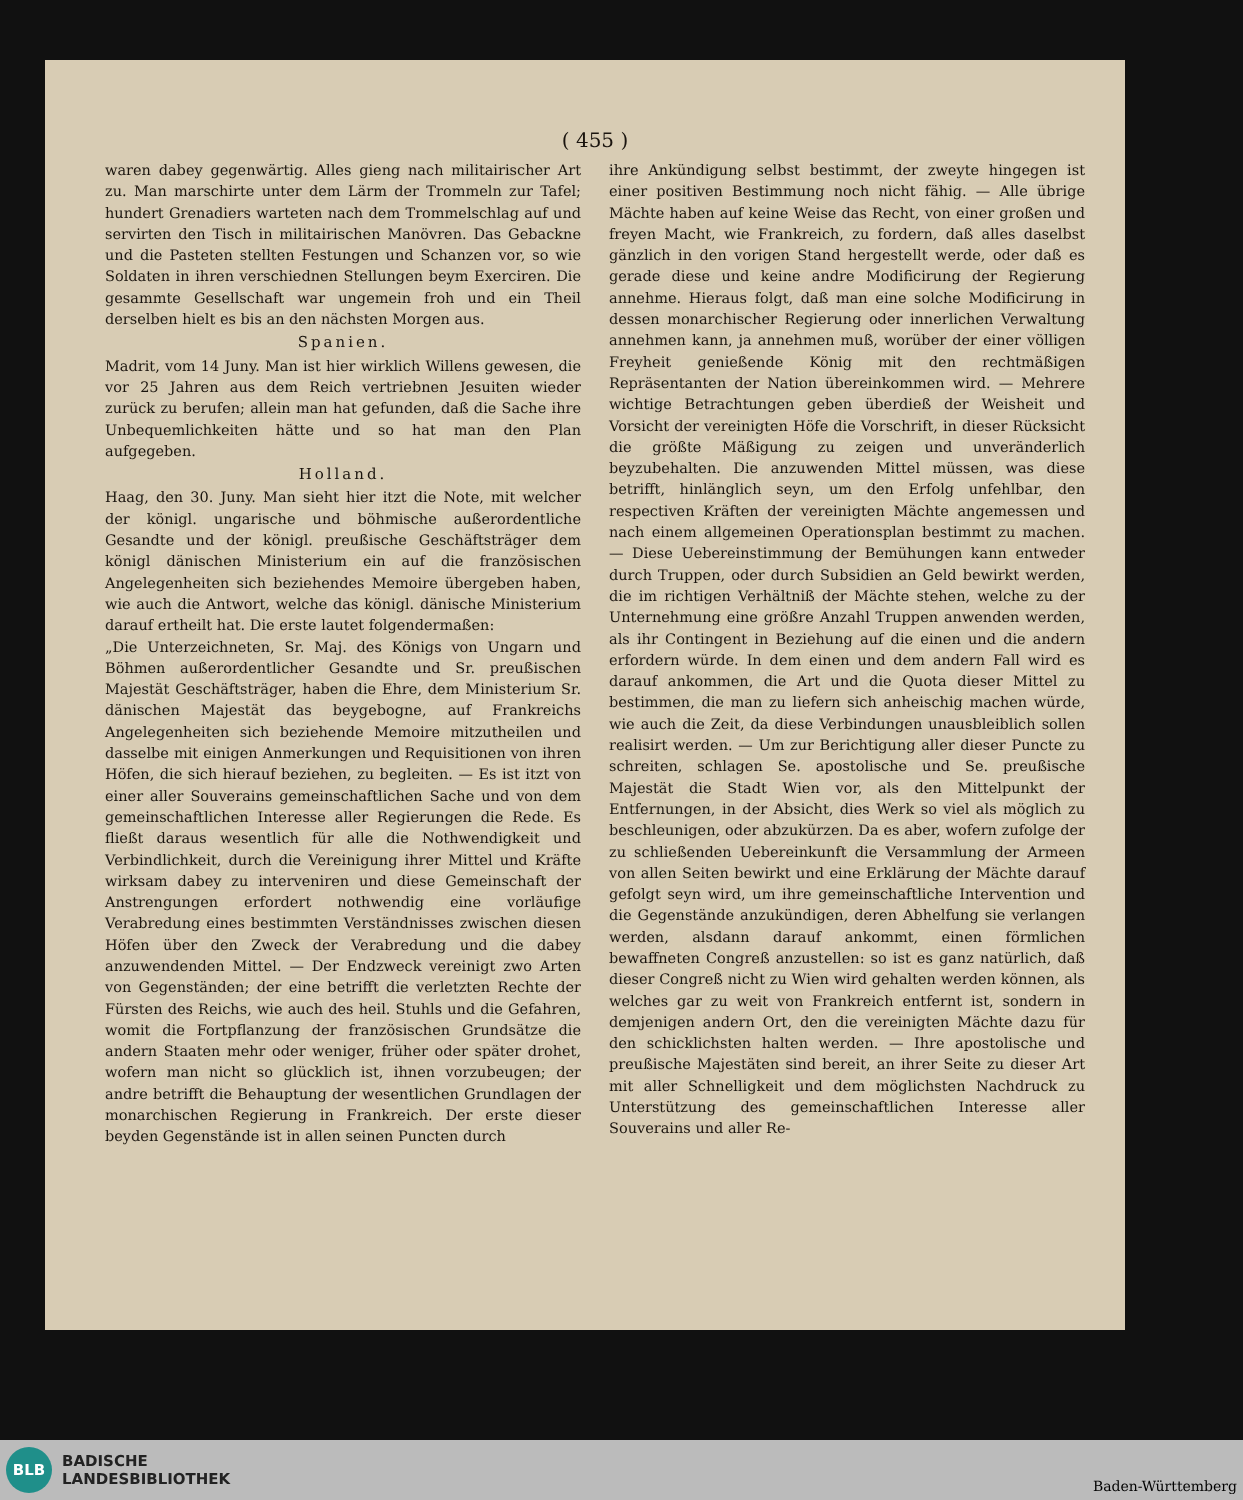( 455 )
waren dabey gegenwärtig. Alles gieng nach militairischer Art zu. Man marschirte unter dem Lärm der Trommeln zur Tafel; hundert Grenadiers warteten nach dem Trommelschlag auf und servirten den Tisch in militairischen Manövren. Das Gebackne und die Pasteten stellten Festungen und Schanzen vor, so wie Soldaten in ihren verschiednen Stellungen beym Exerciren. Die gesammte Gesellschaft war ungemein froh und ein Theil derselben hielt es bis an den nächsten Morgen aus.
Spanien.
Madrit, vom 14 Juny. Man ist hier wirklich Willens gewesen, die vor 25 Jahren aus dem Reich vertriebnen Jesuiten wieder zurück zu berufen; allein man hat gefunden, daß die Sache ihre Unbequemlichkeiten hätte und so hat man den Plan aufgegeben.
Holland.
Haag, den 30. Juny. Man sieht hier itzt die Note, mit welcher der königl. ungarische und böhmische außerordentliche Gesandte und der königl. preußische Geschäftsträger dem königl dänischen Ministerium ein auf die französischen Angelegenheiten sich beziehendes Memoire übergeben haben, wie auch die Antwort, welche das königl. dänische Ministerium darauf ertheilt hat. Die erste lautet folgendermaßen:
„Die Unterzeichneten, Sr. Maj. des Königs von Ungarn und Böhmen außerordentlicher Gesandte und Sr. preußischen Majestät Geschäftsträger, haben die Ehre, dem Ministerium Sr. dänischen Majestät das beygebogne, auf Frankreichs Angelegenheiten sich beziehende Memoire mitzutheilen und dasselbe mit einigen Anmerkungen und Requisitionen von ihren Höfen, die sich hierauf beziehen, zu begleiten. — Es ist itzt von einer aller Souverains gemeinschaftlichen Sache und von dem gemeinschaftlichen Interesse aller Regierungen die Rede. Es fließt daraus wesentlich für alle die Nothwendigkeit und Verbindlichkeit, durch die Vereinigung ihrer Mittel und Kräfte wirksam dabey zu interveniren und diese Gemeinschaft der Anstrengungen erfordert nothwendig eine vorläufige Verabredung eines bestimmten Verständnisses zwischen diesen Höfen über den Zweck der Verabredung und die dabey anzuwendenden Mittel. — Der Endzweck vereinigt zwo Arten von Gegenständen; der eine betrifft die verletzten Rechte der Fürsten des Reichs, wie auch des heil. Stuhls und die Gefahren, womit die Fortpflanzung der französischen Grundsätze die andern Staaten mehr oder weniger, früher oder später drohet, wofern man nicht so glücklich ist, ihnen vorzubeugen; der andre betrifft die Behauptung der wesentlichen Grundlagen der monarchischen Regierung in Frankreich. Der erste dieser beyden Gegenstände ist in allen seinen Puncten durch
ihre Ankündigung selbst bestimmt, der zweyte hingegen ist einer positiven Bestimmung noch nicht fähig. — Alle übrige Mächte haben auf keine Weise das Recht, von einer großen und freyen Macht, wie Frankreich, zu fordern, daß alles daselbst gänzlich in den vorigen Stand hergestellt werde, oder daß es gerade diese und keine andre Modificirung der Regierung annehme. Hieraus folgt, daß man eine solche Modificirung in dessen monarchischer Regierung oder innerlichen Verwaltung annehmen kann, ja annehmen muß, worüber der einer völligen Freyheit genießende König mit den rechtmäßigen Repräsentanten der Nation übereinkommen wird. — Mehrere wichtige Betrachtungen geben überdieß der Weisheit und Vorsicht der vereinigten Höfe die Vorschrift, in dieser Rücksicht die größte Mäßigung zu zeigen und unveränderlich beyzubehalten. Die anzuwenden Mittel müssen, was diese betrifft, hinlänglich seyn, um den Erfolg unfehlbar, den respectiven Kräften der vereinigten Mächte angemessen und nach einem allgemeinen Operationsplan bestimmt zu machen. — Diese Uebereinstimmung der Bemühungen kann entweder durch Truppen, oder durch Subsidien an Geld bewirkt werden, die im richtigen Verhältniß der Mächte stehen, welche zu der Unternehmung eine größre Anzahl Truppen anwenden werden, als ihr Contingent in Beziehung auf die einen und die andern erfordern würde. In dem einen und dem andern Fall wird es darauf ankommen, die Art und die Quota dieser Mittel zu bestimmen, die man zu liefern sich anheischig machen würde, wie auch die Zeit, da diese Verbindungen unausbleiblich sollen realisirt werden. — Um zur Berichtigung aller dieser Puncte zu schreiten, schlagen Se. apostolische und Se. preußische Majestät die Stadt Wien vor, als den Mittelpunkt der Entfernungen, in der Absicht, dies Werk so viel als möglich zu beschleunigen, oder abzukürzen. Da es aber, wofern zufolge der zu schließenden Uebereinkunft die Versammlung der Armeen von allen Seiten bewirkt und eine Erklärung der Mächte darauf gefolgt seyn wird, um ihre gemeinschaftliche Intervention und die Gegenstände anzukündigen, deren Abhelfung sie verlangen werden, alsdann darauf ankommt, einen förmlichen bewaffneten Congreß anzustellen: so ist es ganz natürlich, daß dieser Congreß nicht zu Wien wird gehalten werden können, als welches gar zu weit von Frankreich entfernt ist, sondern in demjenigen andern Ort, den die vereinigten Mächte dazu für den schicklichsten halten werden. — Ihre apostolische und preußische Majestäten sind bereit, an ihrer Seite zu dieser Art mit aller Schnelligkeit und dem möglichsten Nachdruck zu Unterstützung des gemeinschaftlichen Interesse aller Souverains und aller Re-
BLB
BADISCHE
LANDESBIBLIOTHEK
Baden-Württemberg